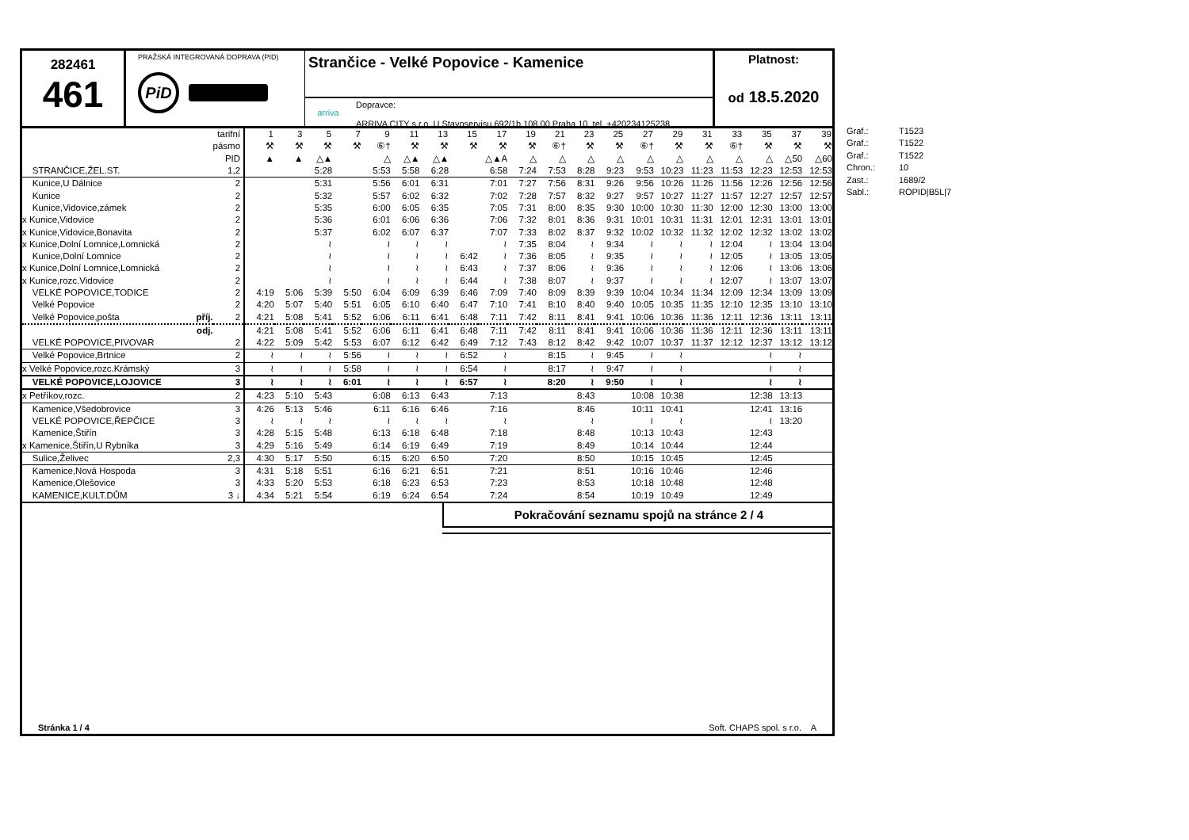282461
461
PRAŽSKÁ INTEGROVANÁ DOPRAVA (PID)
PiD
Strančice - Velké Popovice - Kamenice
arriva
Dopravce:
ARRIVA CITY s.r.o.,U Stavoservisu 692/1b,108 00 Praha 10, tel. +420234125238
Platnost:
od 18.5.2020
| | tarifní | 1 | 3 | 5 | 7 | 9 | 11 | 13 | 15 | 17 | 19 | 21 | 23 | 25 | 27 | 29 | 31 | 33 | 35 | 37 | 39 |
| | pásmo | ⚒ | ⚒ | ⚒ | ⚒ | ⑥† | ⚒ | ⚒ | ⚒ | ⚒ | ⚒ | ⑥† | ⚒ | ⚒ | ⑥† | ⚒ | ⚒ | ⑥† | ⚒ | ⚒ | ⚒ |
| | PID | ▲ | ▲ | △▲ | | △ | △▲ | △▲ | | △▲A | △ | △ | △ | △ | △ | △ | △ | △ | △ | △50 | △60 |
| STRANČICE,ŽEL.ST. | 1,2 | | | 5:28 | | 5:53 | 5:58 | 6:28 | | 6:58 | 7:24 | 7:53 | 8:28 | 9:23 | 9:53 | 10:23 | 11:23 | 11:53 | 12:23 | 12:53 | 12:53 |
| Kunice,U Dálnice | 2 | | | 5:31 | | 5:56 | 6:01 | 6:31 | | 7:01 | 7:27 | 7:56 | 8:31 | 9:26 | 9:56 | 10:26 | 11:26 | 11:56 | 12:26 | 12:56 | 12:56 |
| Kunice | 2 | | | 5:32 | | 5:57 | 6:02 | 6:32 | | 7:02 | 7:28 | 7:57 | 8:32 | 9:27 | 9:57 | 10:27 | 11:27 | 11:57 | 12:27 | 12:57 | 12:57 |
| Kunice,Vidovice,zámek | 2 | | | 5:35 | | 6:00 | 6:05 | 6:35 | | 7:05 | 7:31 | 8:00 | 8:35 | 9:30 | 10:00 | 10:30 | 11:30 | 12:00 | 12:30 | 13:00 | 13:00 |
| x Kunice,Vidovice | 2 | | | 5:36 | | 6:01 | 6:06 | 6:36 | | 7:06 | 7:32 | 8:01 | 8:36 | 9:31 | 10:01 | 10:31 | 11:31 | 12:01 | 12:31 | 13:01 | 13:01 |
| x Kunice,Vidovice,Bonavita | 2 | | | 5:37 | | 6:02 | 6:07 | 6:37 | | 7:07 | 7:33 | 8:02 | 8:37 | 9:32 | 10:02 | 10:32 | 11:32 | 12:02 | 12:32 | 13:02 | 13:02 |
| x Kunice,Dolní Lomnice,Lomnická | 2 | | | ≀ | | ≀ | ≀ | ≀ | | ≀ | 7:35 | 8:04 | ≀ | 9:34 | ≀ | ≀ | ≀ | 12:04 | ≀ | 13:04 | 13:04 |
| Kunice,Dolní Lomnice | 2 | | | ≀ | | ≀ | ≀ | ≀ | 6:42 | ≀ | 7:36 | 8:05 | ≀ | 9:35 | ≀ | ≀ | ≀ | 12:05 | ≀ | 13:05 | 13:05 |
| x Kunice,Dolní Lomnice,Lomnická | 2 | | | ≀ | | ≀ | ≀ | ≀ | 6:43 | ≀ | 7:37 | 8:06 | ≀ | 9:36 | ≀ | ≀ | ≀ | 12:06 | ≀ | 13:06 | 13:06 |
| x Kunice,rozc.Vidovice | 2 | | | ≀ | | ≀ | ≀ | ≀ | 6:44 | ≀ | 7:38 | 8:07 | ≀ | 9:37 | ≀ | ≀ | ≀ | 12:07 | ≀ | 13:07 | 13:07 |
| VELKÉ POPOVICE,TODICE | 2 | 4:19 | 5:06 | 5:39 | 5:50 | 6:04 | 6:09 | 6:39 | 6:46 | 7:09 | 7:40 | 8:09 | 8:39 | 9:39 | 10:04 | 10:34 | 11:34 | 12:09 | 12:34 | 13:09 | 13:09 |
| Velké Popovice | 2 | 4:20 | 5:07 | 5:40 | 5:51 | 6:05 | 6:10 | 6:40 | 6:47 | 7:10 | 7:41 | 8:10 | 8:40 | 9:40 | 10:05 | 10:35 | 11:35 | 12:10 | 12:35 | 13:10 | 13:10 |
| Velké Popovice,pošta příj. | 2 | 4:21 | 5:08 | 5:41 | 5:52 | 6:06 | 6:11 | 6:41 | 6:48 | 7:11 | 7:42 | 8:11 | 8:41 | 9:41 | 10:06 | 10:36 | 11:36 | 12:11 | 12:36 | 13:11 | 13:11 |
| odj. | | 4:21 | 5:08 | 5:41 | 5:52 | 6:06 | 6:11 | 6:41 | 6:48 | 7:11 | 7:42 | 8:11 | 8:41 | 9:41 | 10:06 | 10:36 | 11:36 | 12:11 | 12:36 | 13:11 | 13:11 |
| VELKÉ POPOVICE,PIVOVAR | 2 | 4:22 | 5:09 | 5:42 | 5:53 | 6:07 | 6:12 | 6:42 | 6:49 | 7:12 | 7:43 | 8:12 | 8:42 | 9:42 | 10:07 | 10:37 | 11:37 | 12:12 | 12:37 | 13:12 | 13:12 |
| Velké Popovice,Brtnice | 2 | ≀ | ≀ | ≀ | 5:56 | ≀ | ≀ | ≀ | 6:52 | ≀ | | 8:15 | ≀ | 9:45 | ≀ | ≀ | | | ≀ | ≀ | |
| x Velké Popovice,rozc.Krámský | 3 | ≀ | ≀ | ≀ | 5:58 | ≀ | ≀ | ≀ | 6:54 | ≀ | | 8:17 | ≀ | 9:47 | ≀ | ≀ | | | ≀ | ≀ | |
| VELKÉ POPOVICE,LOJOVICE | 3 | ≀ | ≀ | ≀ | 6:01 | ≀ | ≀ | ≀ | 6:57 | ≀ | | 8:20 | ≀ | 9:50 | ≀ | ≀ | | | ≀ | ≀ | |
| x Petříkov,rozc. | 2 | 4:23 | 5:10 | 5:43 | | 6:08 | 6:13 | 6:43 | | 7:13 | | | 8:43 | | 10:08 | 10:38 | | | 12:38 | 13:13 | |
| Kamenice,Všedobrovice | 3 | 4:26 | 5:13 | 5:46 | | 6:11 | 6:16 | 6:46 | | 7:16 | | | 8:46 | | 10:11 | 10:41 | | | 12:41 | 13:16 | |
| VELKÉ POPOVICE,ŘEPČICE | 3 | ≀ | ≀ | ≀ | | ≀ | ≀ | ≀ | | ≀ | | | ≀ | | ≀ | ≀ | | | ≀ | 13:20 | |
| Kamenice,Štiřín | 3 | 4:28 | 5:15 | 5:48 | | 6:13 | 6:18 | 6:48 | | 7:18 | | | 8:48 | | 10:13 | 10:43 | | | 12:43 | | |
| x Kamenice,Štiřín,U Rybníka | 3 | 4:29 | 5:16 | 5:49 | | 6:14 | 6:19 | 6:49 | | 7:19 | | | 8:49 | | 10:14 | 10:44 | | | 12:44 | | |
| Sulice,Želivec | 2,3 | 4:30 | 5:17 | 5:50 | | 6:15 | 6:20 | 6:50 | | 7:20 | | | 8:50 | | 10:15 | 10:45 | | | 12:45 | | |
| Kamenice,Nová Hospoda | 3 | 4:31 | 5:18 | 5:51 | | 6:16 | 6:21 | 6:51 | | 7:21 | | | 8:51 | | 10:16 | 10:46 | | | 12:46 | | |
| Kamenice,Olešovice | 3 | 4:33 | 5:20 | 5:53 | | 6:18 | 6:23 | 6:53 | | 7:23 | | | 8:53 | | 10:18 | 10:48 | | | 12:48 | | |
| KAMENICE,KULT.DŮM | 3 ↓ | 4:34 | 5:21 | 5:54 | | 6:19 | 6:24 | 6:54 | | 7:24 | | | 8:54 | | 10:19 | 10:49 | | | 12:49 | | |
Pokračování seznamu spojů na stránce 2 / 4
Stránka 1 / 4 Soft. CHAPS spol. s r.o. A
Graf.: T1523
Graf.: T1522
Graf.: T1522
Chron.: 10
Zast.: 1689/2
Sabl.: ROPID|B5L|7